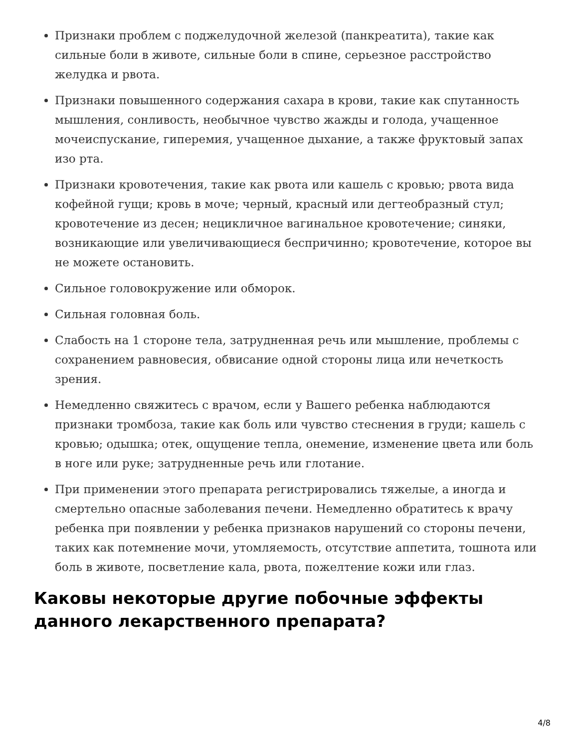Признаки проблем с поджелудочной железой (панкреатита), такие как сильные боли в животе, сильные боли в спине, серьезное расстройство желудка и рвота.
Признаки повышенного содержания сахара в крови, такие как спутанность мышления, сонливость, необычное чувство жажды и голода, учащенное мочеиспускание, гиперемия, учащенное дыхание, а также фруктовый запах изо рта.
Признаки кровотечения, такие как рвота или кашель с кровью; рвота вида кофейной гущи; кровь в моче; черный, красный или дегтеобразный стул; кровотечение из десен; нецикличное вагинальное кровотечение; синяки, возникающие или увеличивающиеся беспричинно; кровотечение, которое вы не можете остановить.
Сильное головокружение или обморок.
Сильная головная боль.
Слабость на 1 стороне тела, затрудненная речь или мышление, проблемы с сохранением равновесия, обвисание одной стороны лица или нечеткость зрения.
Немедленно свяжитесь с врачом, если у Вашего ребенка наблюдаются признаки тромбоза, такие как боль или чувство стеснения в груди; кашель с кровью; одышка; отек, ощущение тепла, онемение, изменение цвета или боль в ноге или руке; затрудненные речь или глотание.
При применении этого препарата регистрировались тяжелые, а иногда и смертельно опасные заболевания печени. Немедленно обратитесь к врачу ребенка при появлении у ребенка признаков нарушений со стороны печени, таких как потемнение мочи, утомляемость, отсутствие аппетита, тошнота или боль в животе, посветление кала, рвота, пожелтение кожи или глаз.
Каковы некоторые другие побочные эффекты данного лекарственного препарата?
4/8